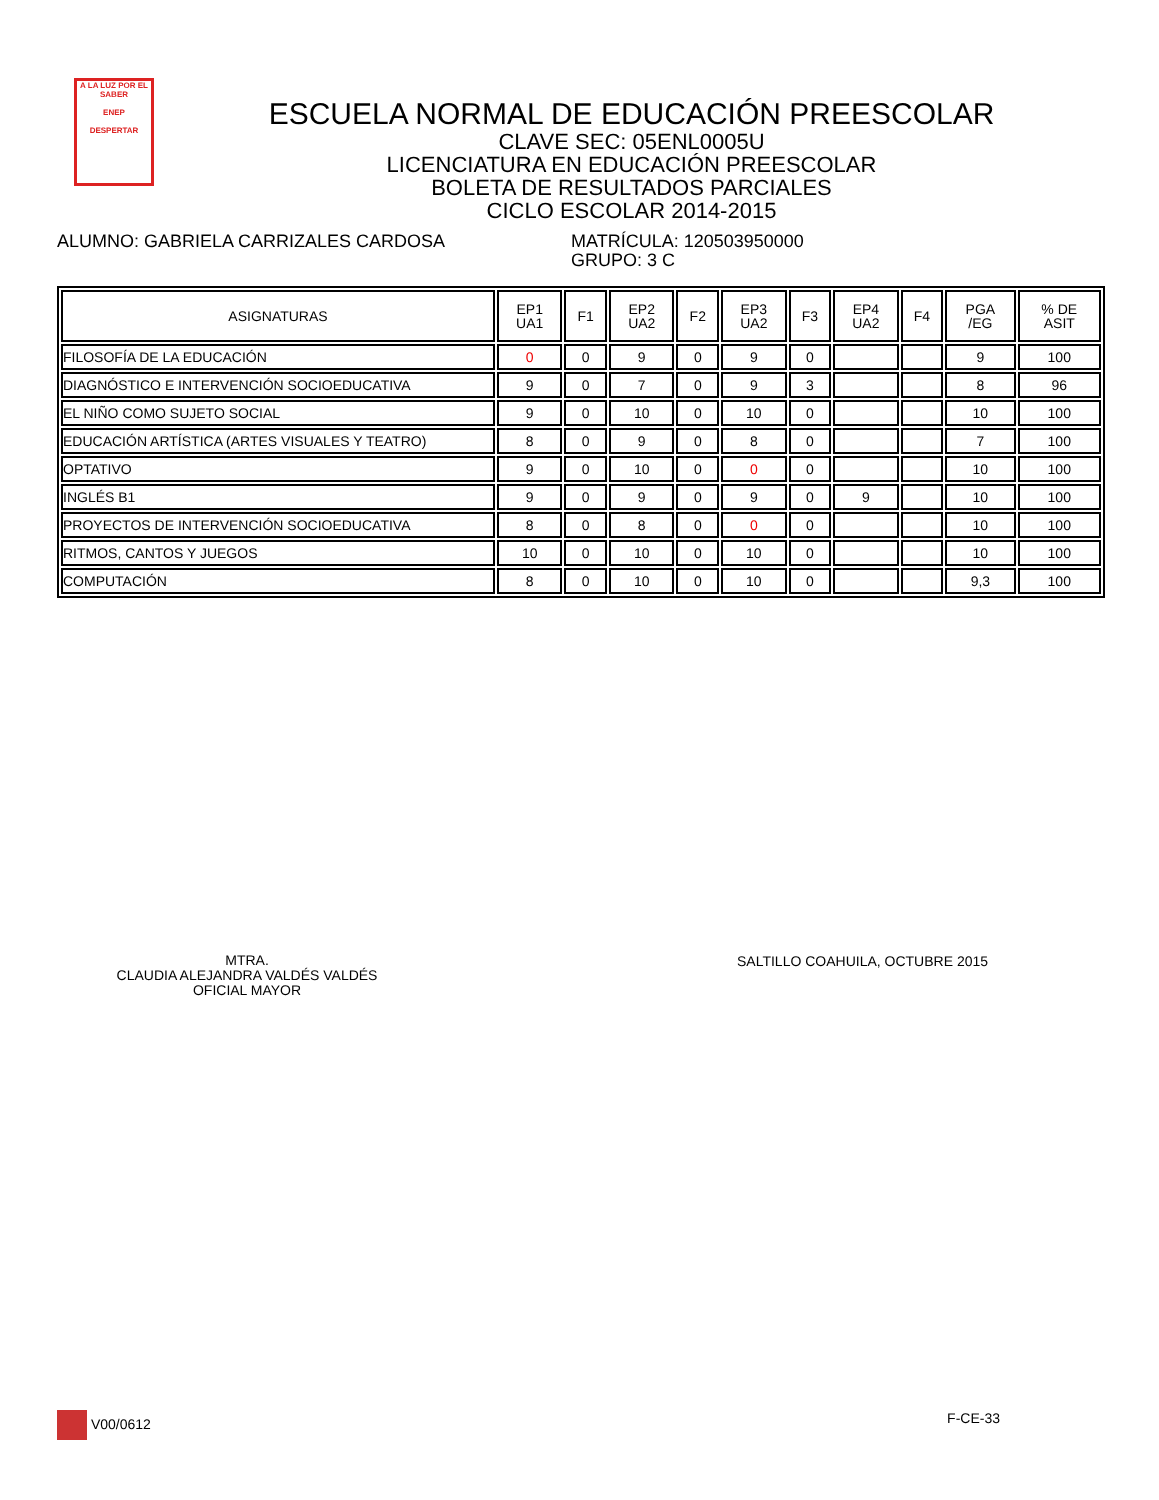A LA LUZ POR EL SABER
ENEP
DESPERTAR
ESCUELA NORMAL DE EDUCACIÓN PREESCOLAR
CLAVE SEC: 05ENL0005U
LICENCIATURA EN EDUCACIÓN PREESCOLAR
BOLETA DE RESULTADOS PARCIALES
CICLO ESCOLAR 2014-2015
ALUMNO: GABRIELA CARRIZALES CARDOSA MATRÍCULA: 120503950000
GRUPO: 3 C
| ASIGNATURAS | EP1 UA1 | F1 | EP2 UA2 | F2 | EP3 UA2 | F3 | EP4 UA2 | F4 | PGA /EG | % DE ASIT |
| --- | --- | --- | --- | --- | --- | --- | --- | --- | --- | --- |
| FILOSOFÍA DE LA EDUCACIÓN | 0 | 0 | 9 | 0 | 9 | 0 | | | 9 | 100 |
| DIAGNÓSTICO E INTERVENCIÓN SOCIOEDUCATIVA | 9 | 0 | 7 | 0 | 9 | 3 | | | 8 | 96 |
| EL NIÑO COMO SUJETO SOCIAL | 9 | 0 | 10 | 0 | 10 | 0 | | | 10 | 100 |
| EDUCACIÓN ARTÍSTICA (ARTES VISUALES Y TEATRO) | 8 | 0 | 9 | 0 | 8 | 0 | | | 7 | 100 |
| OPTATIVO | 9 | 0 | 10 | 0 | 0 | 0 | | | 10 | 100 |
| INGLÉS B1 | 9 | 0 | 9 | 0 | 9 | 0 | 9 | | 10 | 100 |
| PROYECTOS DE INTERVENCIÓN SOCIOEDUCATIVA | 8 | 0 | 8 | 0 | 0 | 0 | | | 10 | 100 |
| RITMOS, CANTOS Y JUEGOS | 10 | 0 | 10 | 0 | 10 | 0 | | | 10 | 100 |
| COMPUTACIÓN | 8 | 0 | 10 | 0 | 10 | 0 | | | 9,3 | 100 |
MTRA.
CLAUDIA ALEJANDRA VALDÉS VALDÉS
OFICIAL MAYOR
SALTILLO COAHUILA, OCTUBRE 2015
V00/0612 F-CE-33